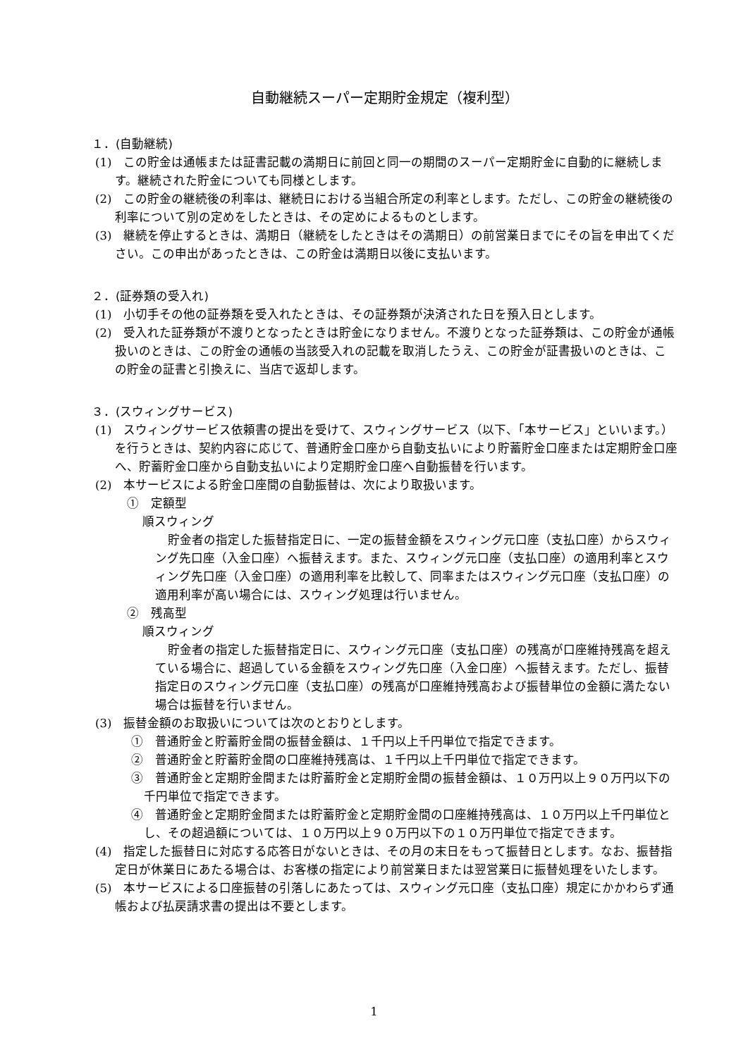自動継続スーパー定期貯金規定（複利型）
１．(自動継続)
(1)　この貯金は通帳または証書記載の満期日に前回と同一の期間のスーパー定期貯金に自動的に継続します。継続された貯金についても同様とします。
(2)　この貯金の継続後の利率は、継続日における当組合所定の利率とします。ただし、この貯金の継続後の利率について別の定めをしたときは、その定めによるものとします。
(3)　継続を停止するときは、満期日（継続をしたときはその満期日）の前営業日までにその旨を申出てください。この申出があったときは、この貯金は満期日以後に支払います。
２．(証券類の受入れ)
(1)　小切手その他の証券類を受入れたときは、その証券類が決済された日を預入日とします。
(2)　受入れた証券類が不渡りとなったときは貯金になりません。不渡りとなった証券類は、この貯金が通帳扱いのときは、この貯金の通帳の当該受入れの記載を取消したうえ、この貯金が証書扱いのときは、この貯金の証書と引換えに、当店で返却します。
３．(スウィングサービス)
(1)　スウィングサービス依頼書の提出を受けて、スウィングサービス（以下、「本サービス」といいます。）を行うときは、契約内容に応じて、普通貯金口座から自動支払いにより貯蓄貯金口座または定期貯金口座へ、貯蓄貯金口座から自動支払いにより定期貯金口座へ自動振替を行います。
(2)　本サービスによる貯金口座間の自動振替は、次により取扱います。
①　定額型
順スウィング
貯金者の指定した振替指定日に、一定の振替金額をスウィング元口座（支払口座）からスウィング先口座（入金口座）へ振替えます。また、スウィング元口座（支払口座）の適用利率とスウィング先口座（入金口座）の適用利率を比較して、同率またはスウィング元口座（支払口座）の適用利率が高い場合には、スウィング処理は行いません。
②　残高型
順スウィング
貯金者の指定した振替指定日に、スウィング元口座（支払口座）の残高が口座維持残高を超えている場合に、超過している金額をスウィング先口座（入金口座）へ振替えます。ただし、振替指定日のスウィング元口座（支払口座）の残高が口座維持残高および振替単位の金額に満たない場合は振替を行いません。
(3)　振替金額のお取扱いについては次のとおりとします。
①　普通貯金と貯蓄貯金間の振替金額は、１千円以上千円単位で指定できます。
②　普通貯金と貯蓄貯金間の口座維持残高は、１千円以上千円単位で指定できます。
③　普通貯金と定期貯金間または貯蓄貯金と定期貯金間の振替金額は、１０万円以上９０万円以下の千円単位で指定できます。
④　普通貯金と定期貯金間または貯蓄貯金と定期貯金間の口座維持残高は、１０万円以上千円単位とし、その超過額については、１０万円以上９０万円以下の１０万円単位で指定できます。
(4)　指定した振替日に対応する応答日がないときは、その月の末日をもって振替日とします。なお、振替指定日が休業日にあたる場合は、お客様の指定により前営業日または翌営業日に振替処理をいたします。
(5)　本サービスによる口座振替の引落しにあたっては、スウィング元口座（支払口座）規定にかかわらず通帳および払戻請求書の提出は不要とします。
1